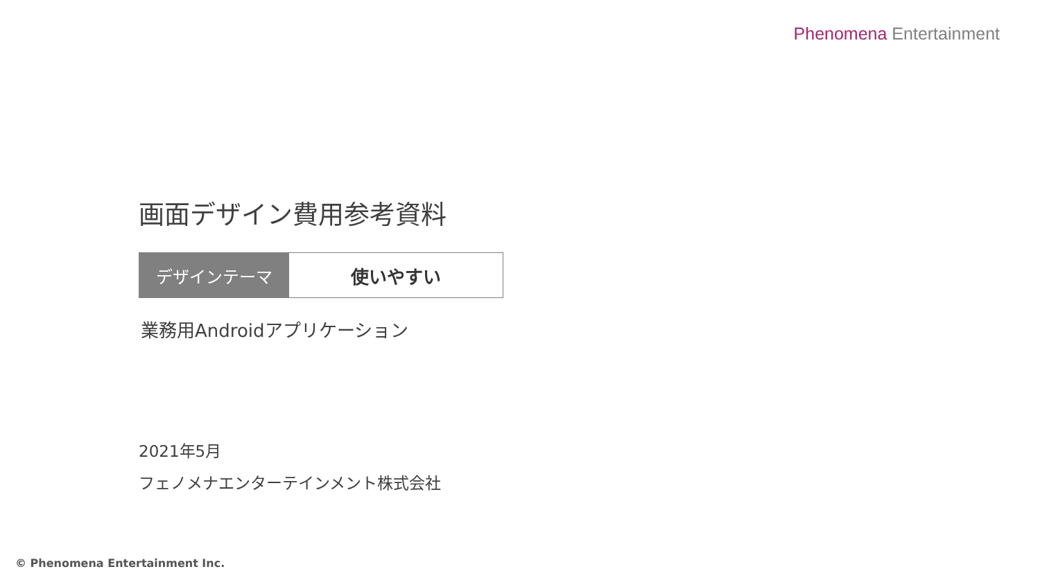Phenomena Entertainment
画面デザイン費用参考資料
デザインテーマ 使いやすい
業務用Androidアプリケーション
2021年5月
フェノメナエンターテインメント株式会社
© Phenomena Entertainment Inc.